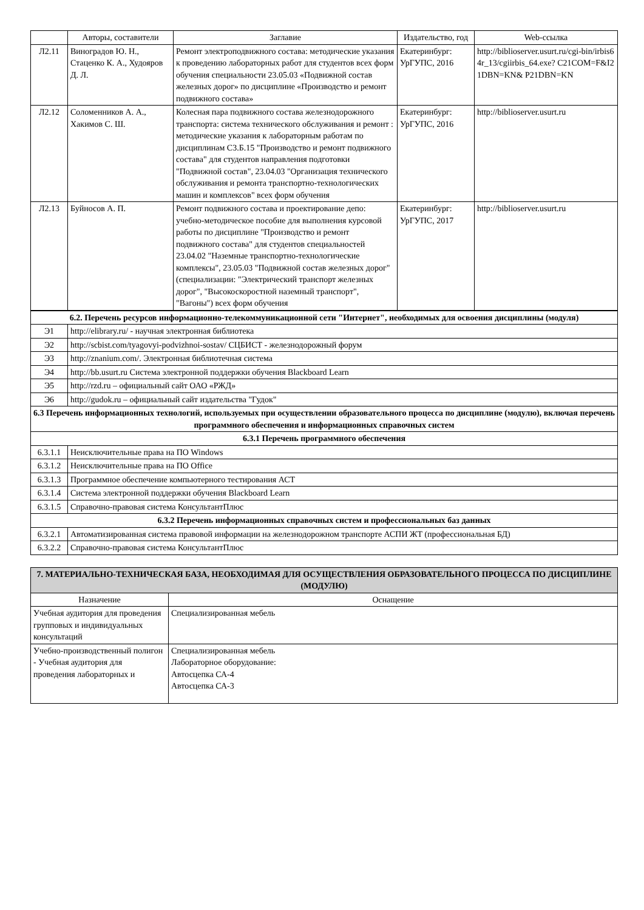| | Авторы, составители | Заглавие | Издательство, год | Web-ссылка |
| --- | --- | --- | --- | --- |
| Л2.11 | Виноградов Ю. Н., Стаценко К. А., Худояров Д. Л. | Ремонт электроподвижного состава: методические указания к проведению лабораторных работ для студентов всех форм обучения специальности 23.05.03 «Подвижной состав железных дорог» по дисциплине «Производство и ремонт подвижного состава» | Екатеринбург: УрГУПС, 2016 | http://biblioserver.usurt.ru/cgi-bin/irbis64r_13/cgiirbis_64.exe? C21COM=F&I21DBN=KN& P21DBN=KN |
| Л2.12 | Соломенников А. А., Хакимов С. Ш. | Колесная пара подвижного состава железнодорожного транспорта: система технического обслуживания и ремонт : методические указания к лабораторным работам по дисциплинам С3.Б.15 "Производство и ремонт подвижного состава" для студентов направления подготовки "Подвижной состав", 23.04.03 "Организация технического обслуживания и ремонта транспортно-технологических машин и комплексов" всех форм обучения | Екатеринбург: УрГУПС, 2016 | http://biblioserver.usurt.ru |
| Л2.13 | Буйносов А. П. | Ремонт подвижного состава и проектирование депо: учебно-методическое пособие для выполнения курсовой работы по дисциплине "Производство и ремонт подвижного состава" для студентов специальностей 23.04.02 "Наземные транспортно-технологические комплексы", 23.05.03 "Подвижной состав железных дорог" (специализации: "Электрический транспорт железных дорог", "Высокоскоростной наземный транспорт", "Вагоны") всех форм обучения | Екатеринбург: УрГУПС, 2017 | http://biblioserver.usurt.ru |
| 6.2. Перечень ресурсов информационно-телекоммуникационной сети "Интернет", необходимых для освоения дисциплины (модуля) | |
| Э1 | http://elibrary.ru/ - научная электронная библиотека |
| Э2 | http://scbist.com/tyagovyi-podvizhnoi-sostav/ СЦБИСТ - железнодорожный форум |
| Э3 | http://znanium.com/. Электронная библиотечная система |
| Э4 | http://bb.usurt.ru Система электронной поддержки обучения Blackboard Learn |
| Э5 | http://rzd.ru – официальный сайт ОАО «РЖД» |
| Э6 | http://gudok.ru – официальный сайт издательства "Гудок" |
| 6.3 Перечень информационных технологий, используемых при осуществлении образовательного процесса по дисциплине (модулю), включая перечень программного обеспечения и информационных справочных систем | |
| 6.3.1 Перечень программного обеспечения | |
| 6.3.1.1 | Неисключительные права на ПО Windows |
| 6.3.1.2 | Неисключительные права на ПО Office |
| 6.3.1.3 | Программное обеспечение компьютерного тестирования АСТ |
| 6.3.1.4 | Система электронной поддержки обучения Blackboard Learn |
| 6.3.1.5 | Справочно-правовая система КонсультантПлюс |
| 6.3.2 Перечень информационных справочных систем и профессиональных баз данных | |
| 6.3.2.1 | Автоматизированная система правовой информации на железнодорожном транспорте АСПИ ЖТ (профессиональная БД) |
| 6.3.2.2 | Справочно-правовая система КонсультантПлюс |
| 7. МАТЕРИАЛЬНО-ТЕХНИЧЕСКАЯ БАЗА, НЕОБХОДИМАЯ ДЛЯ ОСУЩЕСТВЛЕНИЯ ОБРАЗОВАТЕЛЬНОГО ПРОЦЕССА ПО ДИСЦИПЛИНЕ (МОДУЛЮ) | |
| Назначение | Оснащение |
| Учебная аудитория для проведения групповых и индивидуальных консультаций | Специализированная мебель |
| Учебно-производственный полигон - Учебная аудитория для проведения лабораторных и | Специализированная мебель Лабораторное оборудование: Автосцепка СА-4 Автосцепка СА-3 |